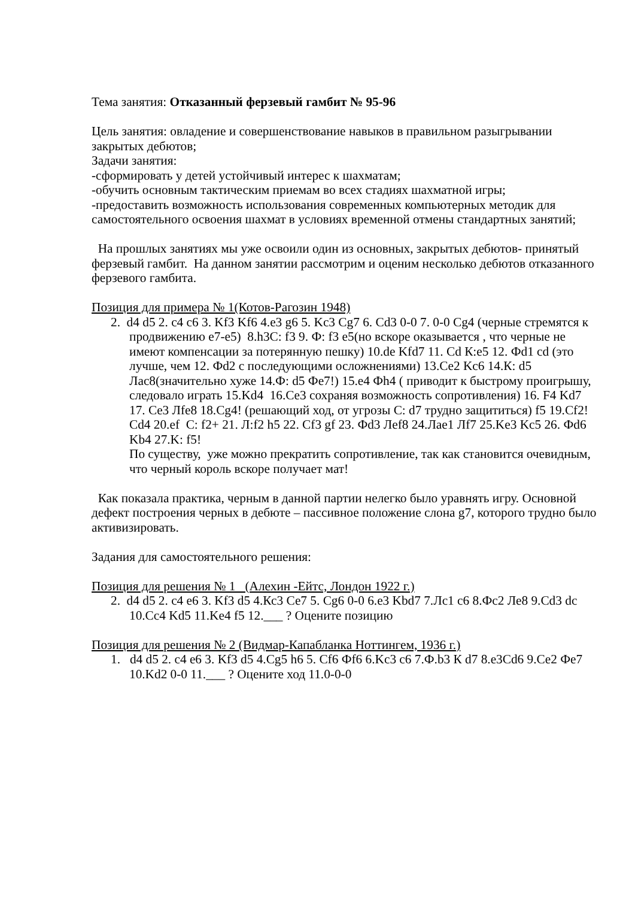Тема занятия: Отказанный ферзевый гамбит № 95-96
Цель занятия: овладение и совершенствование навыков в правильном разыгрывании закрытых дебютов;
Задачи занятия:
-сформировать у детей устойчивый интерес к шахматам;
-обучить основным тактическим приемам во всех стадиях шахматной игры;
-предоставить возможность использования современных компьютерных методик для самостоятельного освоения шахмат в условиях временной отмены стандартных занятий;
На прошлых занятиях мы уже освоили один из основных, закрытых дебютов- принятый ферзевый гамбит. На данном занятии рассмотрим и оценим несколько дебютов отказанного ферзевого гамбита.
Позиция для примера № 1(Котов-Рагозин 1948)
2. d4 d5 2. c4 c6 3. Kf3 Kf6 4.e3 g6 5. Kc3 Cg7 6. Cd3 0-0 7. 0-0 Cg4 (черные стремятся к продвижению е7-е5) 8.h3C: f3 9. Ф: f3 e5(но вскоре оказывается , что черные не имеют компенсации за потерянную пешку) 10.de Kfd7 11. Cd К:e5 12. Фd1 cd (это лучше, чем 12. Фd2 с последующими осложнениями) 13.Ce2 Kc6 14.К: d5 Лас8(значительно хуже 14.Ф: d5 Фe7!) 15.e4 Фh4 ( приводит к быстрому проигрышу, следовало играть 15.Kd4 16.Ce3 сохраняя возможность сопротивления) 16. F4 Kd7 17. Ce3 Лfe8 18.Cg4! (решающий ход, от угрозы С: d7 трудно защититься) f5 19.Cf2! Cd4 20.ef С: f2+ 21. Л:f2 h5 22. Cf3 gf 23. Фd3 Лef8 24.Лae1 Лf7 25.Ke3 Kc5 26. Фd6 Kb4 27.K: f5!
По существу, уже можно прекратить сопротивление, так как становится очевидным, что черный король вскоре получает мат!
Как показала практика, черным в данной партии нелегко было уравнять игру. Основной дефект построения черных в дебюте – пассивное положение слона g7, которого трудно было активизировать.
Задания для самостоятельного решения:
Позиция для решения № 1 (Алехин -Ейтс, Лондон 1922 г.)
2. d4 d5 2. c4 e6 3. Kf3 d5 4.Кс3 Се7 5. Cg6 0-0 6.e3 Kbd7 7.Лс1 c6 8.Фс2 Ле8 9.Cd3 dc 10.Cc4 Kd5 11.Ke4 f5 12.___ ? Оцените позицию
Позиция для решения № 2 (Видмар-Капабланка Ноттингем, 1936 г.)
1. d4 d5 2. c4 e6 3. Kf3 d5 4.Cg5 h6 5. Cf6 Фf6 6.Kc3 c6 7.Ф.b3 К d7 8.e3Cd6 9.Ce2 Фe7 10.Kd2 0-0 11.___ ? Оцените ход 11.0-0-0